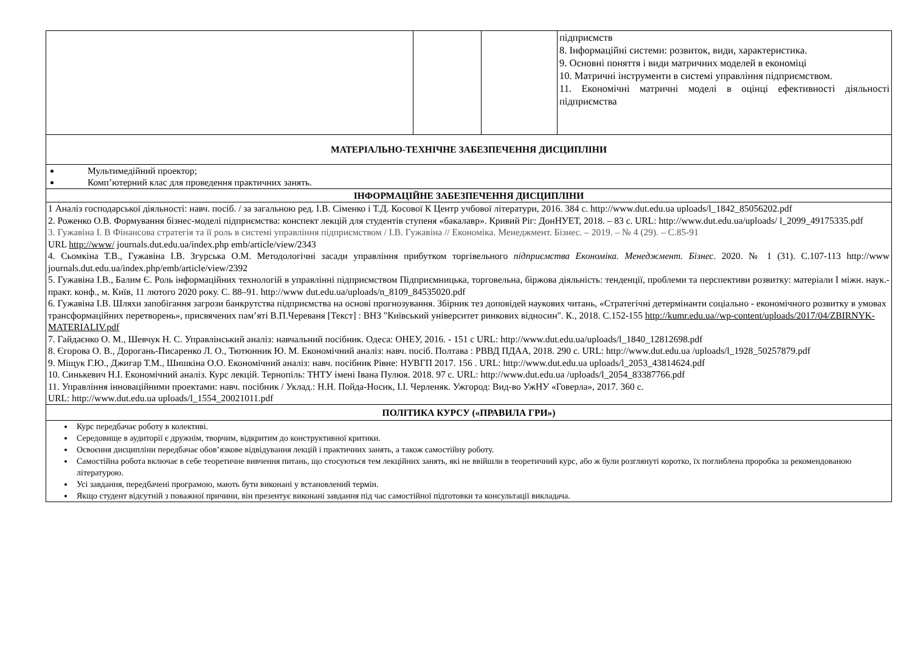| | | | підприємств 8. Інформаційні системи: розвиток, види, характеристика. 9. Основні поняття і види матричних моделей в економіці 10. Матричні інструменти в системі управління підприємством. 11. Економічні матричні моделі в оцінці ефективності діяльності підприємства |
| МАТЕРІАЛЬНО-ТЕХНІЧНЕ ЗАБЕЗПЕЧЕННЯ ДИСЦИПЛІНИ | | | |
| Мультимедійний проектор; Комп’ютерний клас для проведення практичних занять. | | | |
| ІНФОРМАЦІЙНЕ ЗАБЕЗПЕЧЕННЯ ДИСЦИПЛІНИ | | | |
| 1 Аналіз господарської діяльності: навч. посіб. / за загальною ред. І.В. Сіменко і Т.Д. Косової К Центр учбової літератури, 2016. 384 с. http://www.dut.edu.ua uploads/l_1842_85056202.pdf 2. Роженко О.В. Формування бізнес-моделі підприємства: конспект лекцій для студентів ступеня «бакалавр». Кривий Ріг: ДонНУЕТ, 2018. – 83 с. URL: http://www.dut.edu.ua/uploads/ l_2099_49175335.pdf 3. Гужавіна І. В Фінансова стратегія та її роль в системі управління підприємством / І.В. Гужавіна // Економіка. Менеджмент. Бізнес. – 2019. – № 4 (29). – С.85-91 URL http://www/ journals.dut.edu.ua/index.php emb/article/view/2343 4. Сьомкіна Т.В., Гужавіна І.В. Згурська О.М. Методологічні засади управління прибутком торгівельного підприємства Економіка. Менеджмент. Бізнес . 2020. № 1 (31). С.107-113 http://www journals.dut.edu.ua/index.php/emb/article/view/2392 5. Гужавіна І.В., Балим Є. Роль інформаційних технологій в управлінні підприємством Підприємницька, торговельна, біржова діяльність: тенденції, проблеми та перспективи розвитку: матеріали І міжн. наук.-практ. конф., м. Київ, 11 лютого 2020 року. С. 88–91. http://www dut.edu.ua/uploads/n_8109_84535020.pdf 6. Гужавіна І.В. Шляхи запобігання загрози банкрутства підприємства на основі прогнозування. Збірник тез доповідей наукових читань, «Стратегічні детермінанти соціально - економічного розвитку в умовах трансформаційних перетворень», присвячених пам’яті В.П.Череваня [Текст] : ВНЗ "Київський університет ринкових відносин". К., 2018. С.152-155 http://kumr.edu.ua//wp-content/uploads/2017/04/ZBIRNYK-MATERIALIV.pdf 7. Гайдаєнко О. М., Шевчук Н. С. Управлінський аналіз: навчальний посібник. Одеса: ОНЕУ, 2016. - 151 с URL: http://www.dut.edu.ua/uploads/l_1840_12812698.pdf 8. Єгорова О. В., Дорогань-Писаренко Л. О., Тютюнник Ю. М. Економічний аналіз: навч. посіб. Полтава : РВВД ПДАА, 2018. 290 с. URL: http://www.dut.edu.ua /uploads/l_1928_50257879.pdf 9. Міщук Г.Ю., Джигар Т.М., Шишкіна О.О. Економічний аналіз: навч. посібник Рівне: НУВГП 2017. 156 . URL: http://www.dut.edu.ua uploads/l_2053_43814624.pdf 10. Синькевич Н.І. Економічний аналіз. Курс лекцій. Тернопіль: ТНТУ імені Івана Пулюя. 2018. 97 с. URL: http://www.dut.edu.ua /uploads/l_2054_83387766.pdf 11. Управління інноваційними проектами: навч. посібник / Уклад.: Н.Н. Пойда-Носик, І.І. Черленяк. Ужгород: Вид-во УжНУ «Говерла», 2017. 360 с. URL: http://www.dut.edu.ua uploads/l_1554_20021011.pdf | | | |
| ПОЛІТИКА КУРСУ («ПРАВИЛА ГРИ») | | | |
| Курс передбачає роботу в колективі. Середовище в аудиторії є дружнім, творчим, відкритим до конструктивної критики. Освоєння дисципліни передбачає обов’язкове відвідування лекцій і практичних занять, а також самостійну роботу. Самостійна робота включає в себе теоретичне вивчення питань, що стосуються тем лекційних занять, які не ввійшли в теоретичний курс, або ж були розглянуті коротко, їх поглиблена проробка за рекомендованою літературою. Усі завдання, передбачені програмою, мають бути виконані у встановлений термін. Якщо студент відсутній з поважної причини, він презентує виконані завдання під час самостійної підготовки та консультації викладача. | | | |